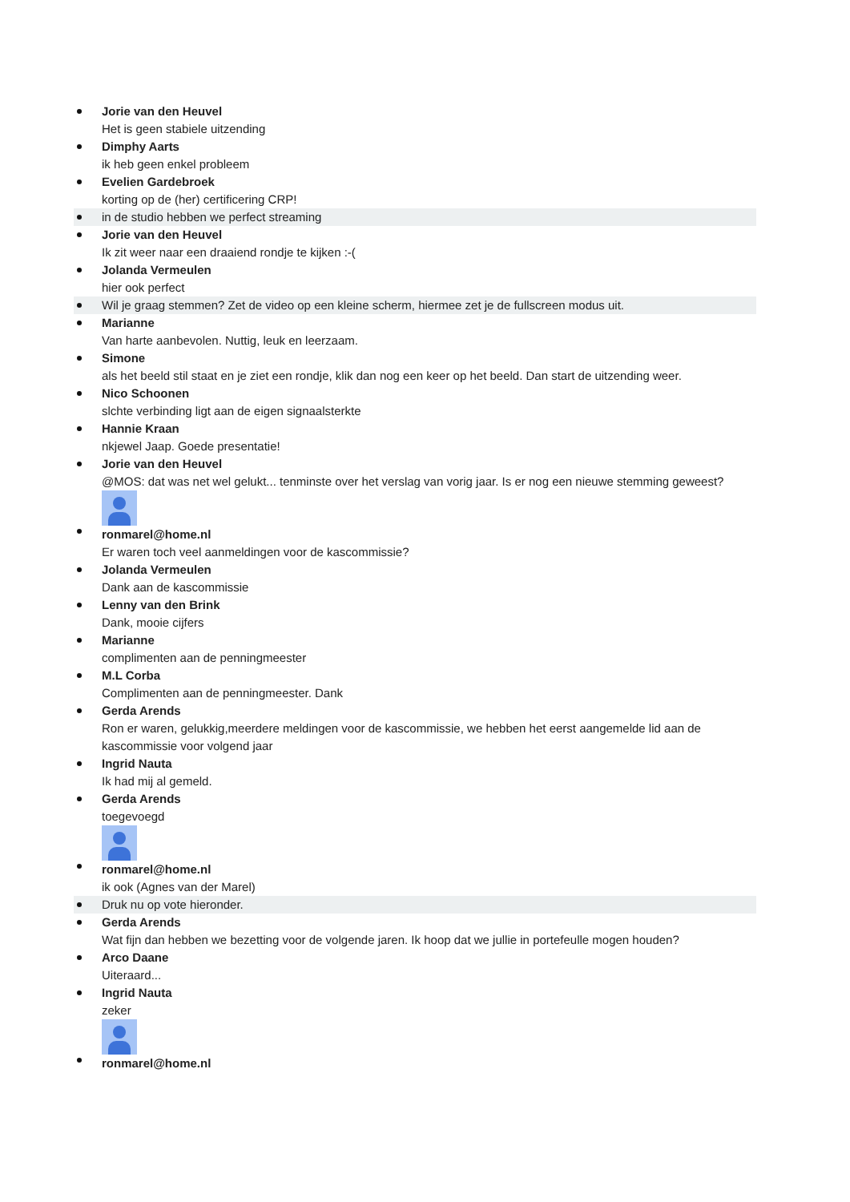Jorie van den Heuvel
Het is geen stabiele uitzending
Dimphy Aarts
ik heb geen enkel probleem
Evelien Gardebroek
korting op de (her) certificering CRP!
in de studio hebben we perfect streaming
Jorie van den Heuvel
Ik zit weer naar een draaiend rondje te kijken :-(
Jolanda Vermeulen
hier ook perfect
Wil je graag stemmen? Zet de video op een kleine scherm, hiermee zet je de fullscreen modus uit.
Marianne
Van harte aanbevolen. Nuttig, leuk en leerzaam.
Simone
als het beeld stil staat en je ziet een rondje, klik dan nog een keer op het beeld. Dan start de uitzending weer.
Nico Schoonen
slchte verbinding ligt aan de eigen signaalsterkte
Hannie Kraan
nkjewel Jaap. Goede presentatie!
Jorie van den Heuvel
@MOS: dat was net wel gelukt... tenminste over het verslag van vorig jaar. Is er nog een nieuwe stemming geweest?
ronmarel@home.nl
Er waren toch veel aanmeldingen voor de kascommissie?
Jolanda Vermeulen
Dank aan de kascommissie
Lenny van den Brink
Dank, mooie cijfers
Marianne
complimenten aan de penningmeester
M.L Corba
Complimenten aan de penningmeester. Dank
Gerda Arends
Ron er waren, gelukkig,meerdere meldingen voor de kascommissie, we hebben het eerst aangemelde lid aan de kascommissie voor volgend jaar
Ingrid Nauta
Ik had mij al gemeld.
Gerda Arends
toegevoegd
ronmarel@home.nl
ik ook (Agnes van der Marel)
Druk nu op vote hieronder.
Gerda Arends
Wat fijn dan hebben we bezetting voor de volgende jaren. Ik hoop dat we jullie in portefeulle mogen houden?
Arco Daane
Uiteraard...
Ingrid Nauta
zeker
ronmarel@home.nl